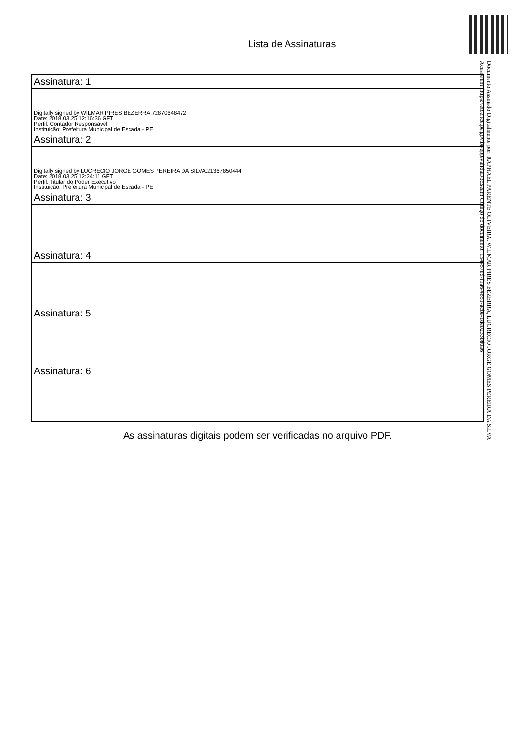Lista de Assinaturas
| Assinatura: 1 |
| --- |
| Digitally signed by WILMAR PIRES BEZERRA:72870648472 Date: 2018.03.25 12:16:36 GFT Perfil: Contador Responsável Instituição: Prefeitura Municipal de Escada - PE |
| Assinatura: 2 |
| Digitally signed by LUCRECIO JORGE GOMES PEREIRA DA SILVA:21367850444 Date: 2018.03.25 12:24:11 GFT Perfil: Titular do Poder Executivo Instituição: Prefeitura Municipal de Escada - PE |
| Assinatura: 3 |
| Assinatura: 4 |
| Assinatura: 5 |
| Assinatura: 6 |
As assinaturas digitais podem ser verificadas no arquivo PDF.
Documento Assinado Digitalmente por: RAPHAEL PARENTE OLIVEIRA, WILMAR PIRES BEZERRA, LUCRECIO JORGE GOMES PEREIRA DA SILVA
Acesse em: https://etce.tce.pe.gov.br/epp/validaDoc.seam Código do documento: 154457ed-f1a6-4651-acba-1de0233bd0a6